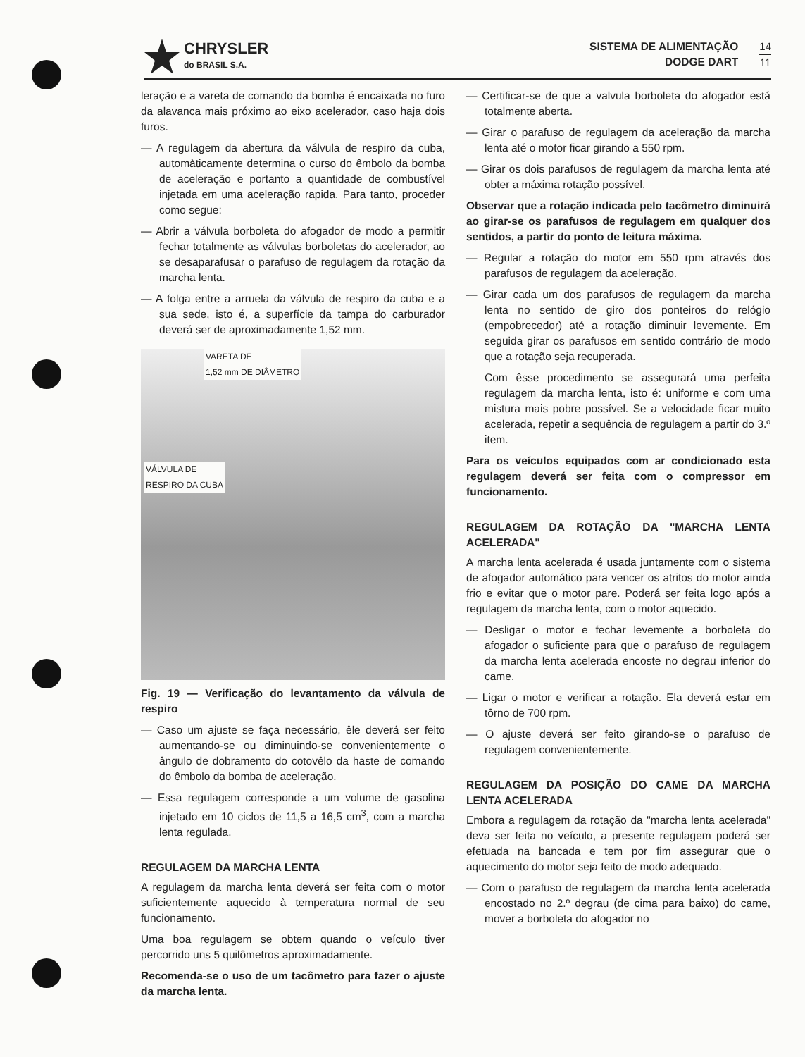CHRYSLER
do BRASIL S.A.
SISTEMA DE ALIMENTAÇÃO
DODGE DART
14
11
leração e a vareta de comando da bomba é encaixada no furo da alavanca mais próximo ao eixo acelerador, caso haja dois furos.
— A regulagem da abertura da válvula de respiro da cuba, automàticamente determina o curso do êmbolo da bomba de aceleração e portanto a quantidade de combustível injetada em uma aceleração rapida. Para tanto, proceder como segue:
— Abrir a válvula borboleta do afogador de modo a permitir fechar totalmente as válvulas borboletas do acelerador, ao se desaparafusar o parafuso de regulagem da rotação da marcha lenta.
— A folga entre a arruela da válvula de respiro da cuba e a sua sede, isto é, a superfície da tampa do carburador deverá ser de aproximadamente 1,52 mm.
VARETA DE
1,52 mm DE DIÂMETRO
VÁLVULA DE
RESPIRO DA CUBA
Fig. 19 — Verificação do levantamento da válvula de respiro
— Caso um ajuste se faça necessário, êle deverá ser feito aumentando-se ou diminuindo-se convenientemente o ângulo de dobramento do cotovêlo da haste de comando do êmbolo da bomba de aceleração.
— Essa regulagem corresponde a um volume de gasolina injetado em 10 ciclos de 11,5 a 16,5 cm<sup>3</sup>, com a marcha lenta regulada.
REGULAGEM DA MARCHA LENTA
A regulagem da marcha lenta deverá ser feita com o motor suficientemente aquecido à temperatura normal de seu funcionamento.
Uma boa regulagem se obtem quando o veículo tiver percorrido uns 5 quilômetros aproximadamente.
Recomenda-se o uso de um tacômetro para fazer o ajuste da marcha lenta.
— Certificar-se de que a valvula borboleta do afogador está totalmente aberta.
— Girar o parafuso de regulagem da aceleração da marcha lenta até o motor ficar girando a 550 rpm.
— Girar os dois parafusos de regulagem da marcha lenta até obter a máxima rotação possível.
Observar que a rotação indicada pelo tacômetro diminuirá ao girar-se os parafusos de regulagem em qualquer dos sentidos, a partir do ponto de leitura máxima.
— Regular a rotação do motor em 550 rpm através dos parafusos de regulagem da aceleração.
— Girar cada um dos parafusos de regulagem da marcha lenta no sentido de giro dos ponteiros do relógio (empobrecedor) até a rotação diminuir levemente. Em seguida girar os parafusos em sentido contrário de modo que a rotação seja recuperada.
Com êsse procedimento se assegurará uma perfeita regulagem da marcha lenta, isto é: uniforme e com uma mistura mais pobre possível. Se a velocidade ficar muito acelerada, repetir a sequência de regulagem a partir do 3.º item.
Para os veículos equipados com ar condicionado esta regulagem deverá ser feita com o compressor em funcionamento.
REGULAGEM DA ROTAÇÃO DA "MARCHA LENTA ACELERADA"
A marcha lenta acelerada é usada juntamente com o sistema de afogador automático para vencer os atritos do motor ainda frio e evitar que o motor pare. Poderá ser feita logo após a regulagem da marcha lenta, com o motor aquecido.
— Desligar o motor e fechar levemente a borboleta do afogador o suficiente para que o parafuso de regulagem da marcha lenta acelerada encoste no degrau inferior do came.
— Ligar o motor e verificar a rotação. Ela deverá estar em tôrno de 700 rpm.
— O ajuste deverá ser feito girando-se o parafuso de regulagem convenientemente.
REGULAGEM DA POSIÇÃO DO CAME DA MARCHA LENTA ACELERADA
Embora a regulagem da rotação da "marcha lenta acelerada" deva ser feita no veículo, a presente regulagem poderá ser efetuada na bancada e tem por fim assegurar que o aquecimento do motor seja feito de modo adequado.
— Com o parafuso de regulagem da marcha lenta acelerada encostado no 2.º degrau (de cima para baixo) do came, mover a borboleta do afogador no